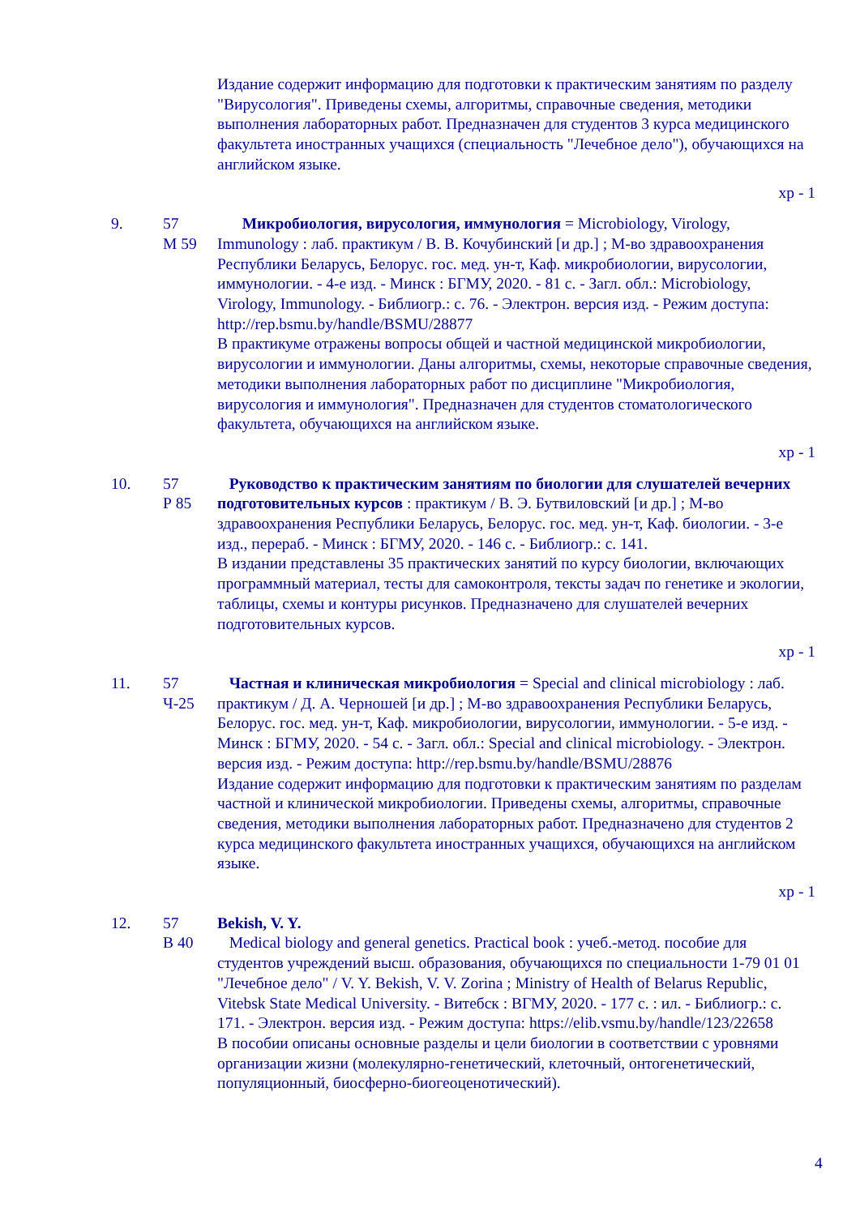Издание содержит информацию для подготовки к практическим занятиям по разделу "Вирусология". Приведены схемы, алгоритмы, справочные сведения, методики выполнения лабораторных работ. Предназначен для студентов 3 курса медицинского факультета иностранных учащихся (специальность "Лечебное дело"), обучающихся на английском языке.
хр - 1
9. 57
М 59
Микробиология, вирусология, иммунология = Microbiology, Virology, Immunology : лаб. практикум / В. В. Кочубинский [и др.] ; М-во здравоохранения Республики Беларусь, Белорус. гос. мед. ун-т, Каф. микробиологии, вирусологии, иммунологии. - 4-е изд. - Минск : БГМУ, 2020. - 81 с. - Загл. обл.: Microbiology, Virology, Immunology. - Библиогр.: с. 76. - Электрон. версия изд. - Режим доступа: http://rep.bsmu.by/handle/BSMU/28877
В практикуме отражены вопросы общей и частной медицинской микробиологии, вирусологии и иммунологии. Даны алгоритмы, схемы, некоторые справочные сведения, методики выполнения лабораторных работ по дисциплине "Микробиология, вирусология и иммунология". Предназначен для студентов стоматологического факультета, обучающихся на английском языке.
хр - 1
10. 57
Р 85
Руководство к практическим занятиям по биологии для слушателей вечерних подготовительных курсов : практикум / В. Э. Бутвиловский [и др.] ; М-во здравоохранения Республики Беларусь, Белорус. гос. мед. ун-т, Каф. биологии. - 3-е изд., перераб. - Минск : БГМУ, 2020. - 146 с. - Библиогр.: с. 141.
В издании представлены 35 практических занятий по курсу биологии, включающих программный материал, тесты для самоконтроля, тексты задач по генетике и экологии, таблицы, схемы и контуры рисунков. Предназначено для слушателей вечерних подготовительных курсов.
хр - 1
11. 57
Ч-25
Частная и клиническая микробиология = Special and clinical microbiology : лаб. практикум / Д. А. Черношей [и др.] ; М-во здравоохранения Республики Беларусь, Белорус. гос. мед. ун-т, Каф. микробиологии, вирусологии, иммунологии. - 5-е изд. - Минск : БГМУ, 2020. - 54 с. - Загл. обл.: Special and clinical microbiology. - Электрон. версия изд. - Режим доступа: http://rep.bsmu.by/handle/BSMU/28876
Издание содержит информацию для подготовки к практическим занятиям по разделам частной и клинической микробиологии. Приведены схемы, алгоритмы, справочные сведения, методики выполнения лабораторных работ. Предназначено для студентов 2 курса медицинского факультета иностранных учащихся, обучающихся на английском языке.
хр - 1
12. 57
В 40
Bekish, V. Y.
Medical biology and general genetics. Practical book : учеб.-метод. пособие для студентов учреждений высш. образования, обучающихся по специальности 1-79 01 01 "Лечебное дело" / V. Y. Bekish, V. V. Zorina ; Ministry of Health of Belarus Republic, Vitebsk State Medical University. - Витебск : ВГМУ, 2020. - 177 с. : ил. - Библиогр.: с. 171. - Электрон. версия изд. - Режим доступа: https://elib.vsmu.by/handle/123/22658
В пособии описаны основные разделы и цели биологии в соответствии с уровнями организации жизни (молекулярно-генетический, клеточный, онтогенетический, популяционный, биосферно-биогеоценотический).
4